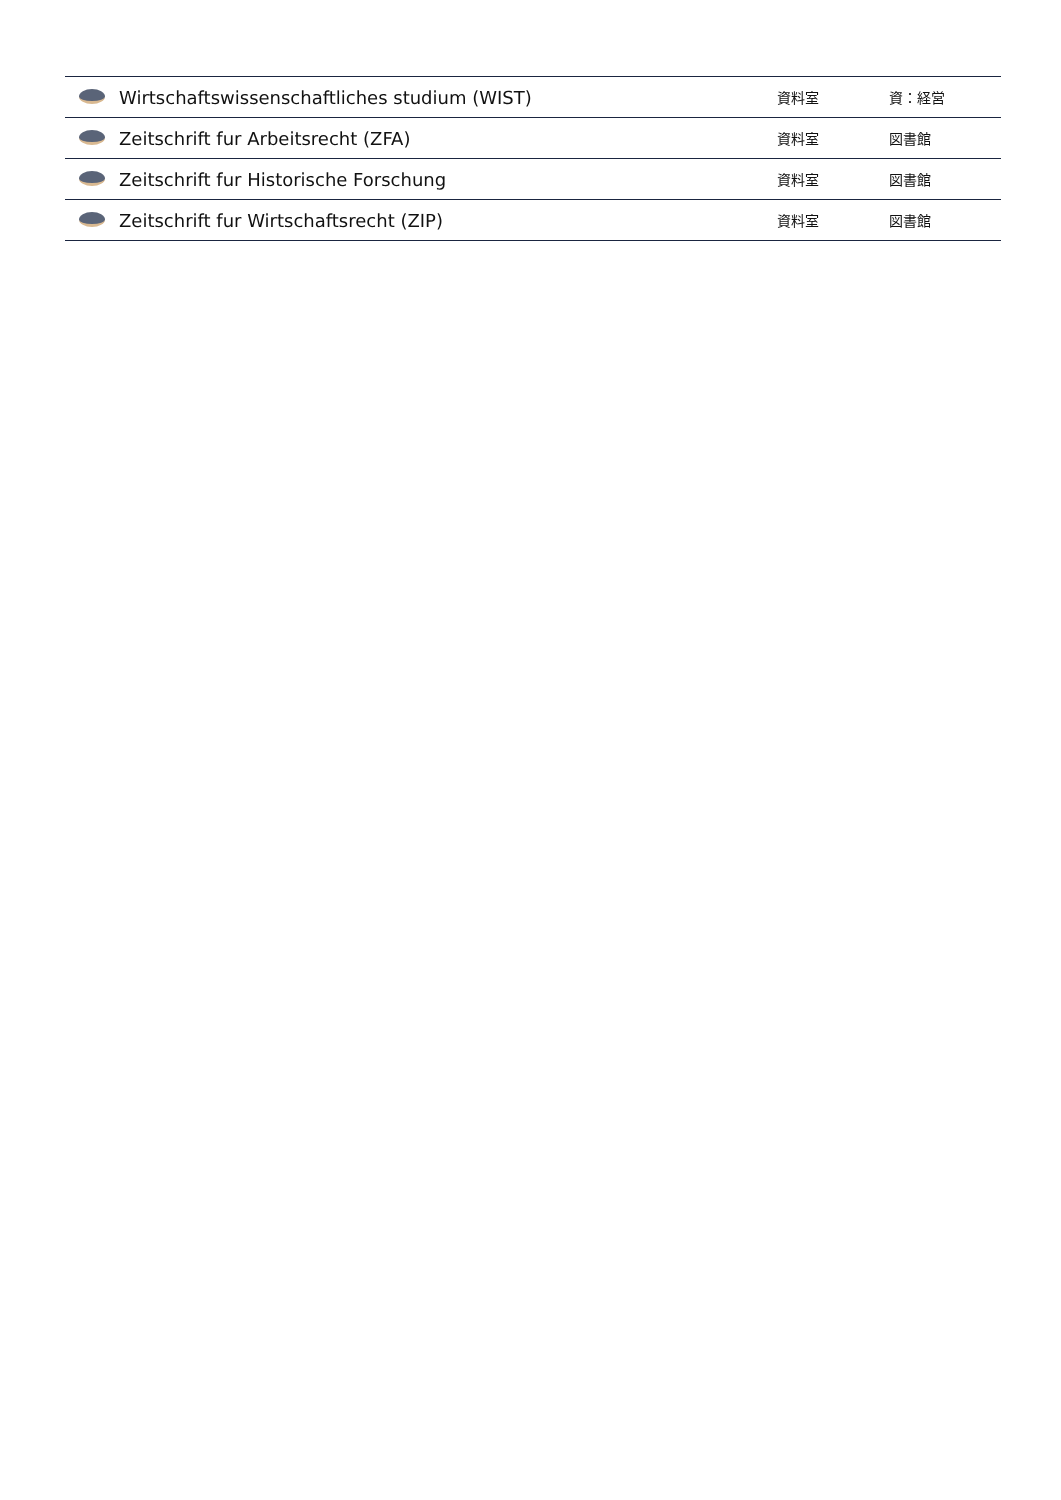| | Wirtschaftswissenschaftliches studium (WIST) | 資料室 | 資：経営 |
| | Zeitschrift fur Arbeitsrecht (ZFA) | 資料室 | 図書館 |
| | Zeitschrift fur Historische Forschung | 資料室 | 図書館 |
| | Zeitschrift fur Wirtschaftsrecht (ZIP) | 資料室 | 図書館 |